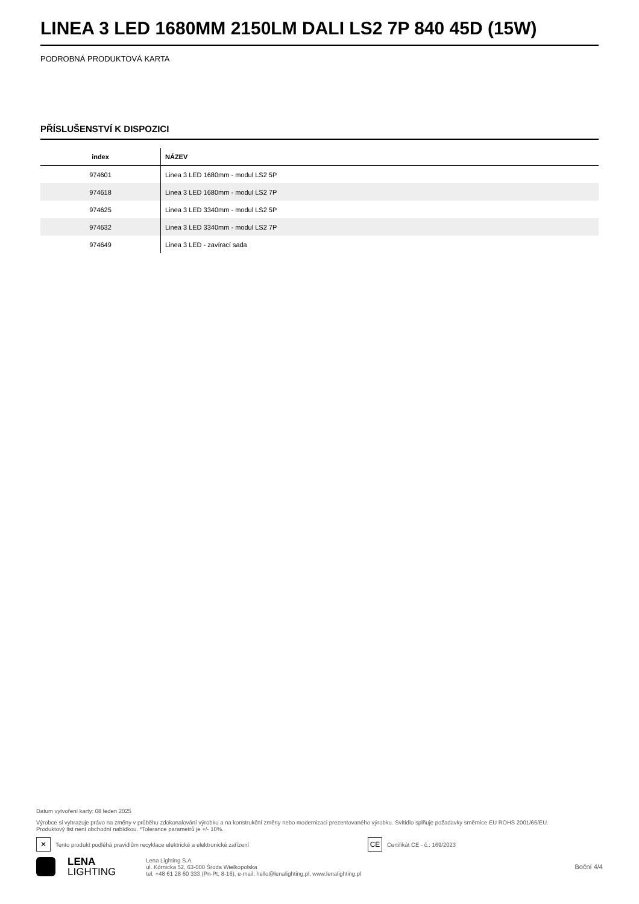LINEA 3 LED 1680MM 2150LM DALI LS2 7P 840 45D (15W)
PODROBNÁ PRODUKTOVÁ KARTA
PŘÍSLUŠENSTVÍ K DISPOZICI
| index | NÁZEV |
| --- | --- |
| 974601 | Linea 3 LED 1680mm - modul LS2 5P |
| 974618 | Linea 3 LED 1680mm - modul LS2 7P |
| 974625 | Linea 3 LED 3340mm - modul LS2 5P |
| 974632 | Linea 3 LED 3340mm - modul LS2 7P |
| 974649 | Linea 3 LED - zavírací sada |
Datum vytvoření karty: 08 leden 2025
Výrobce si vyhrazuje právo na změny v průběhu zdokonalování výrobku a na konstrukční změny nebo modernizaci prezentovaného výrobku. Svítidlo splňuje požadavky směrnice EU ROHS 2001/65/EU.
Produktový list není obchodní nabídkou. *Tolerance parametrů je +/- 10%.
✕
Tento produkt podléhá pravidlům recyklace elektrické a elektronické zařízení
CE
Certifikát CE - č.: 169/2023
LENA
LIGHTING
Lena Lighting S.A.
ul. Kórnicka 52, 63-000 Środa Wielkopolska
tel. +48 61 28 60 333 (Pn-Pt, 8-16), e-mail: hello@lenalighting.pl, www.lenalighting.pl
Boční 4/4